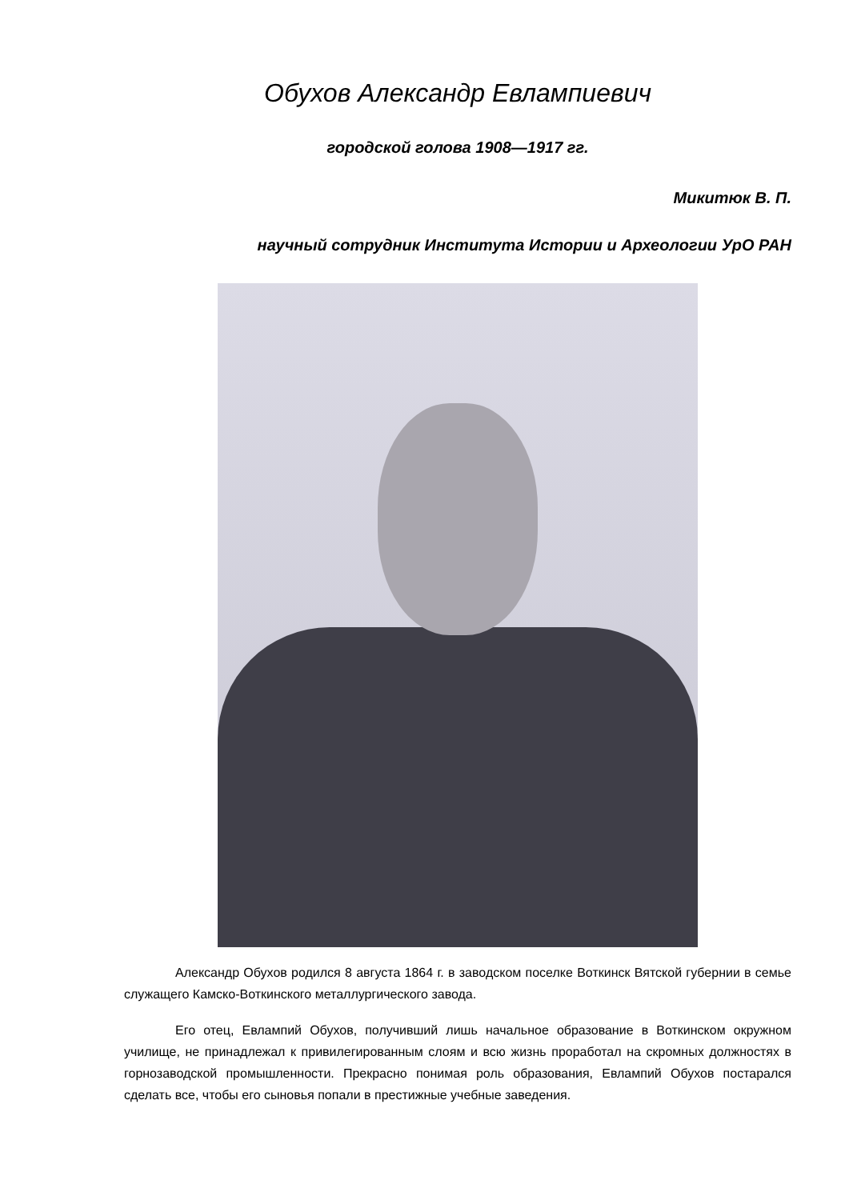Обухов Александр Евлампиевич
городской голова 1908—1917 гг.
Микитюк В. П.
научный сотрудник Института Истории и Археологии УрО РАН
Александр Обухов родился 8 августа 1864 г. в заводском поселке Воткинск Вятской губернии в семье служащего Камско-Воткинского металлургического завода.
Его отец, Евлампий Обухов, получивший лишь начальное образование в Воткинском окружном училище, не принадлежал к привилегированным слоям и всю жизнь проработал на скромных должностях в горнозаводской промышленности. Прекрасно понимая роль образования, Евлампий Обухов постарался сделать все, чтобы его сыновья попали в престижные учебные заведения.